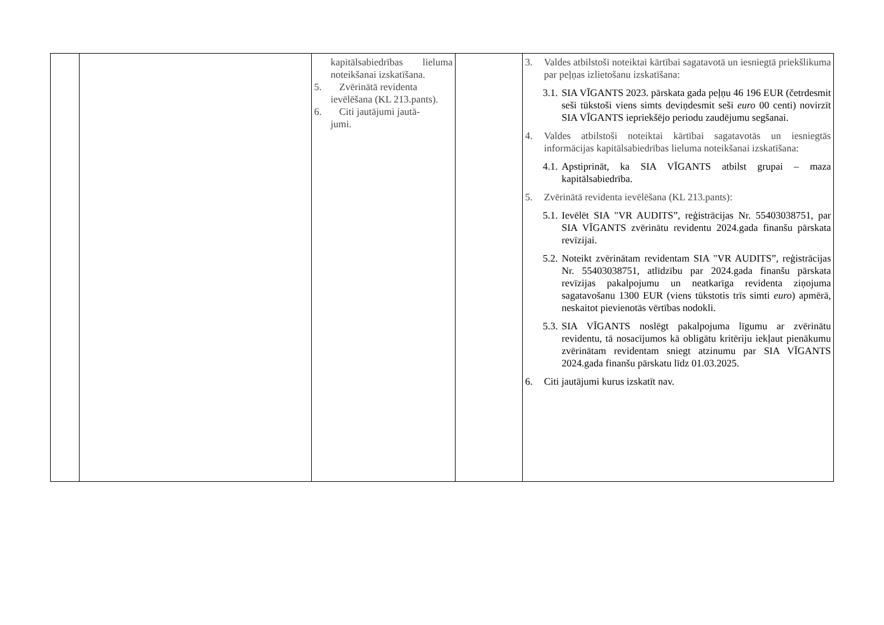| | | kapitālsabiedrības lieluma noteikšanai izskatīšana. 5. Zvērinātā revidenta ievēlēšana (KL 213.pants). 6. Citi jautājumi jautā- jumi. | | 3. Valdes atbilstoši noteiktai kārtībai sagatavotā un iesniegtā priekšlikuma par peļņas izlietošanu izskatīšana: 3.1. SIA VĪGANTS 2023. pārskata gada peļņu 46 196 EUR (četrdesmit seši tūkstoši viens simts deviņdesmit seši euro 00 centi) novirzīt SIA VĪGANTS iepriekšējo periodu zaudējumu segšanai. 4. Valdes atbilstoši noteiktai kārtībai sagatavotās un iesniegtās informācijas kapitālsabiedrības lieluma noteikšanai izskatīšana: 4.1. Apstiprināt, ka SIA VĪGANTS atbilst grupai – maza kapitālsabiedrība. 5. Zvērinātā revidenta ievēlēšana (KL 213.pants): 5.1. Ievēlēt SIA "VR AUDITS”, reģistrācijas Nr. 55403038751, par SIA VĪGANTS zvērinātu revidentu 2024.gada finanšu pārskata revīzijai. 5.2. Noteikt zvērinātam revidentam SIA "VR AUDITS”, reģistrācijas Nr. 55403038751, atlīdzību par 2024.gada finanšu pārskata revīzijas pakalpojumu un neatkarīga revidenta ziņojuma sagatavošanu 1300 EUR (viens tūkstotis trīs simti euro ) apmērā, neskaitot pievienotās vērtības nodokli. 5.3. SIA VĪGANTS noslēgt pakalpojuma līgumu ar zvērinātu revidentu, tā nosacījumos kā obligātu kritēriju iekļaut pienākumu zvērinātam revidentam sniegt atzinumu par SIA VĪGANTS 2024.gada finanšu pārskatu līdz 01.03.2025. 6. Citi jautājumi kurus izskatīt nav. |